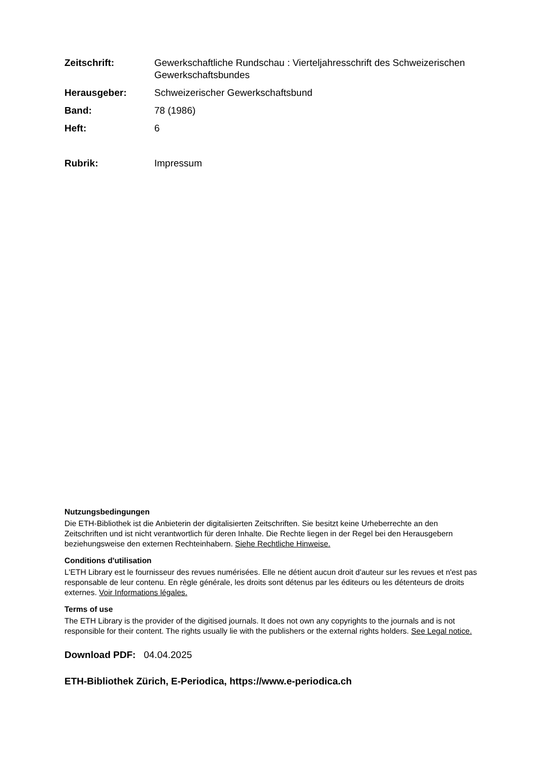Zeitschrift:
Gewerkschaftliche Rundschau : Vierteljahresschrift des Schweizerischen Gewerkschaftsbundes
Herausgeber:
Schweizerischer Gewerkschaftsbund
Band:
78 (1986)
Heft:
6
Rubrik:
Impressum
Nutzungsbedingungen
Die ETH-Bibliothek ist die Anbieterin der digitalisierten Zeitschriften. Sie besitzt keine Urheberrechte an den Zeitschriften und ist nicht verantwortlich für deren Inhalte. Die Rechte liegen in der Regel bei den Herausgebern beziehungsweise den externen Rechteinhabern. Siehe Rechtliche Hinweise.
Conditions d'utilisation
L'ETH Library est le fournisseur des revues numérisées. Elle ne détient aucun droit d'auteur sur les revues et n'est pas responsable de leur contenu. En règle générale, les droits sont détenus par les éditeurs ou les détenteurs de droits externes. Voir Informations légales.
Terms of use
The ETH Library is the provider of the digitised journals. It does not own any copyrights to the journals and is not responsible for their content. The rights usually lie with the publishers or the external rights holders. See Legal notice.
Download PDF: 04.04.2025
ETH-Bibliothek Zürich, E-Periodica, https://www.e-periodica.ch